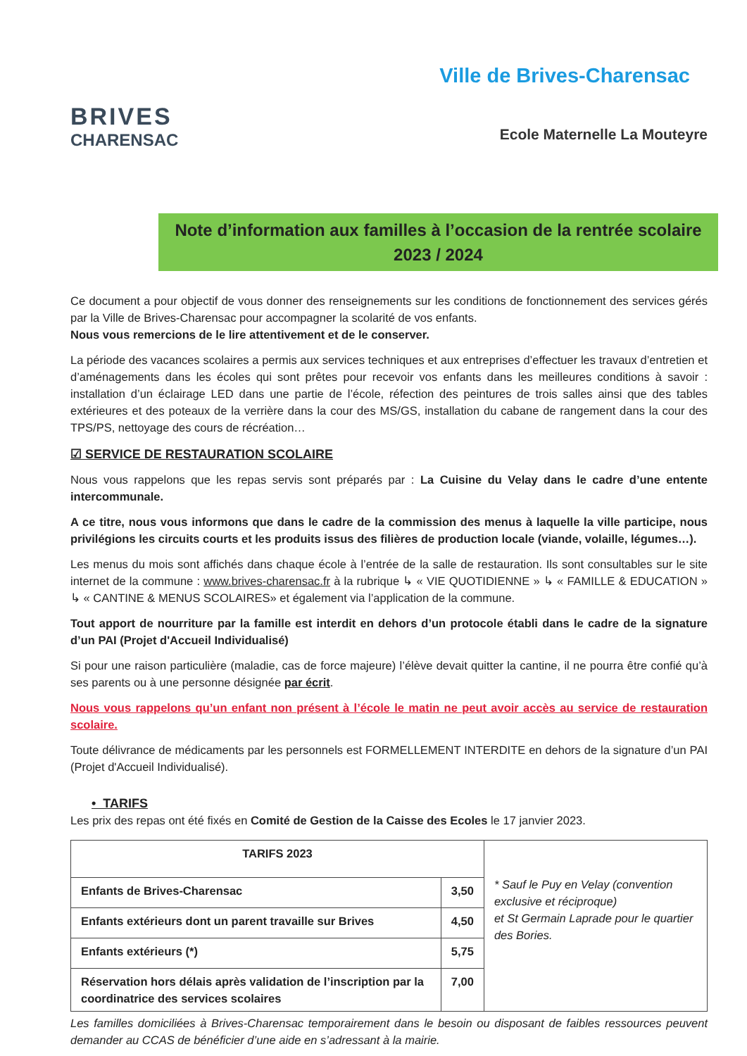BRIVES
CHARENSAC
Ville de Brives-Charensac
Ecole Maternelle La Mouteyre
Note d’information aux familles à l’occasion de la rentrée scolaire 2023 / 2024
Ce document a pour objectif de vous donner des renseignements sur les conditions de fonctionnement des services gérés par la Ville de Brives-Charensac pour accompagner la scolarité de vos enfants.
Nous vous remercions de le lire attentivement et de le conserver.
La période des vacances scolaires a permis aux services techniques et aux entreprises d’effectuer les travaux d’entretien et d’aménagements dans les écoles qui sont prêtes pour recevoir vos enfants dans les meilleures conditions à savoir : installation d’un éclairage LED dans une partie de l’école, réfection des peintures de trois salles ainsi que des tables extérieures et des poteaux de la verrière dans la cour des MS/GS, installation du cabane de rangement dans la cour des TPS/PS, nettoyage des cours de récréation…
☑ SERVICE DE RESTAURATION SCOLAIRE
Nous vous rappelons que les repas servis sont préparés par : La Cuisine du Velay dans le cadre d’une entente intercommunale.
A ce titre, nous vous informons que dans le cadre de la commission des menus à laquelle la ville participe, nous privilégions les circuits courts et les produits issus des filières de production locale (viande, volaille, légumes…).
Les menus du mois sont affichés dans chaque école à l’entrée de la salle de restauration. Ils sont consultables sur le site internet de la commune : www.brives-charensac.fr à la rubrique ↳ « VIE QUOTIDIENNE » ↳ « FAMILLE & EDUCATION » ↳ « CANTINE & MENUS SCOLAIRES» et également via l’application de la commune.
Tout apport de nourriture par la famille est interdit en dehors d’un protocole établi dans le cadre de la signature d’un PAI (Projet d'Accueil Individualisé)
Si pour une raison particulière (maladie, cas de force majeure) l’élève devait quitter la cantine, il ne pourra être confié qu’à ses parents ou à une personne désignée par écrit.
Nous vous rappelons qu’un enfant non présent à l’école le matin ne peut avoir accès au service de restauration scolaire.
Toute délivrance de médicaments par les personnels est FORMELLEMENT INTERDITE en dehors de la signature d’un PAI (Projet d'Accueil Individualisé).
• TARIFS
Les prix des repas ont été fixés en Comité de Gestion de la Caisse des Ecoles le 17 janvier 2023.
| TARIFS 2023 | | * Sauf le Puy en Velay (convention exclusive et réciproque) et St Germain Laprade pour le quartier des Bories. |
| Enfants de Brives-Charensac | 3,50 | |
| Enfants extérieurs dont un parent travaille sur Brives | 4,50 | |
| Enfants extérieurs (*) | 5,75 | |
| Réservation hors délais après validation de l’inscription par la coordinatrice des services scolaires | 7,00 | |
Les familles domiciliées à Brives-Charensac temporairement dans le besoin ou disposant de faibles ressources peuvent demander au CCAS de bénéficier d’une aide en s’adressant à la mairie.